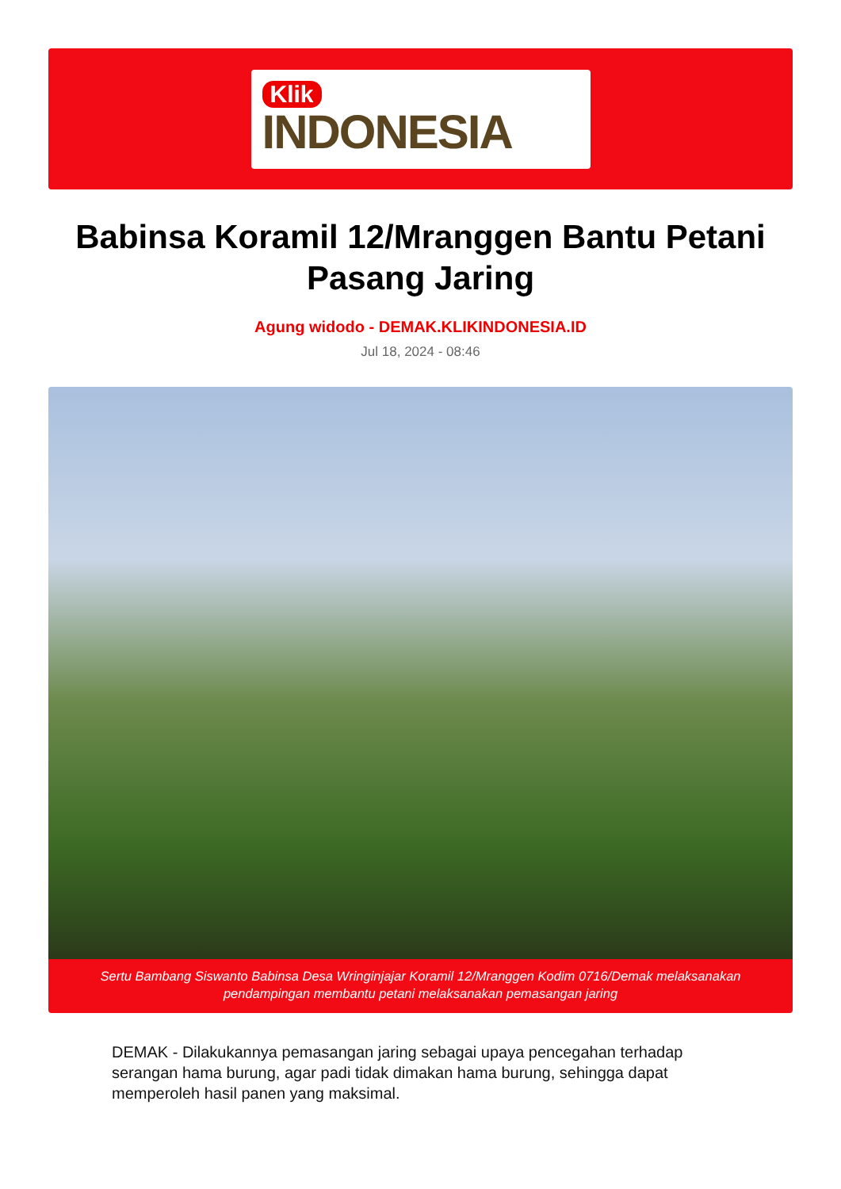Klik
INDONESIA
Babinsa Koramil 12/Mranggen Bantu Petani Pasang Jaring
Agung widodo - DEMAK.KLIKINDONESIA.ID
Jul 18, 2024 - 08:46
Sertu Bambang Siswanto Babinsa Desa Wringinjajar Koramil 12/Mranggen Kodim 0716/Demak melaksanakan pendampingan membantu petani melaksanakan pemasangan jaring
DEMAK - Dilakukannya pemasangan jaring sebagai upaya pencegahan terhadap serangan hama burung, agar padi tidak dimakan hama burung, sehingga dapat memperoleh hasil panen yang maksimal.